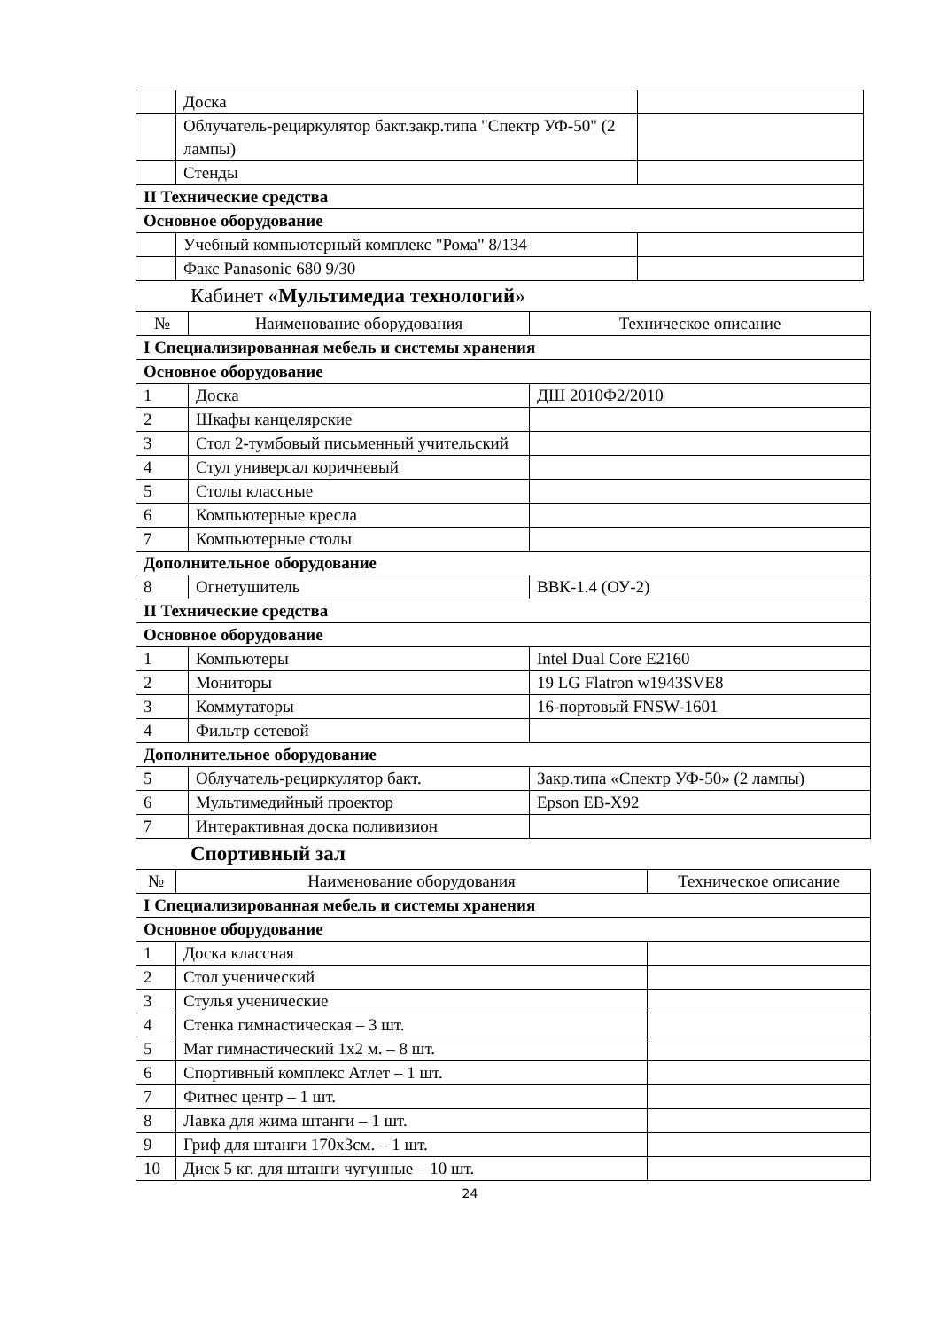| | Доска | |
| | Облучатель-рециркулятор бакт.закр.типа "Спектр УФ-50" (2 лампы) | |
| | Стенды | |
| II Технические средства | | |
| Основное оборудование | | |
| | Учебный компьютерный комплекс "Рома" 8/134 | |
| | Факс Panasonic 680 9/30 | |
Кабинет «Мультимедиа технологий»
| № | Наименование оборудования | Техническое описание |
| --- | --- | --- |
| I Специализированная мебель и системы хранения | | |
| Основное оборудование | | |
| 1 | Доска | ДШ 2010Ф2/2010 |
| 2 | Шкафы канцелярские | |
| 3 | Стол 2-тумбовый письменный учительский | |
| 4 | Стул универсал коричневый | |
| 5 | Столы классные | |
| 6 | Компьютерные кресла | |
| 7 | Компьютерные столы | |
| Дополнительное оборудование | | |
| 8 | Огнетушитель | ВВК-1.4 (ОУ-2) |
| II Технические средства | | |
| Основное оборудование | | |
| 1 | Компьютеры | Intel Dual Core E2160 |
| 2 | Мониторы | 19 LG Flatron w1943SVE8 |
| 3 | Коммутаторы | 16-портовый FNSW-1601 |
| 4 | Фильтр сетевой | |
| Дополнительное оборудование | | |
| 5 | Облучатель-рециркулятор бакт. | Закр.типа «Спектр УФ-50» (2 лампы) |
| 6 | Мультимедийный проектор | Epson EB-X92 |
| 7 | Интерактивная доска поливизион | |
Спортивный зал
| № | Наименование оборудования | Техническое описание |
| --- | --- | --- |
| I Специализированная мебель и системы хранения | | |
| Основное оборудование | | |
| 1 | Доска классная | |
| 2 | Стол ученический | |
| 3 | Стулья ученические | |
| 4 | Стенка гимнастическая – 3 шт. | |
| 5 | Мат гимнастический 1х2 м. – 8 шт. | |
| 6 | Спортивный комплекс Атлет – 1 шт. | |
| 7 | Фитнес центр – 1 шт. | |
| 8 | Лавка для жима штанги – 1 шт. | |
| 9 | Гриф для штанги 170х3см. – 1 шт. | |
| 10 | Диск 5 кг. для штанги чугунные – 10 шт. | |
24